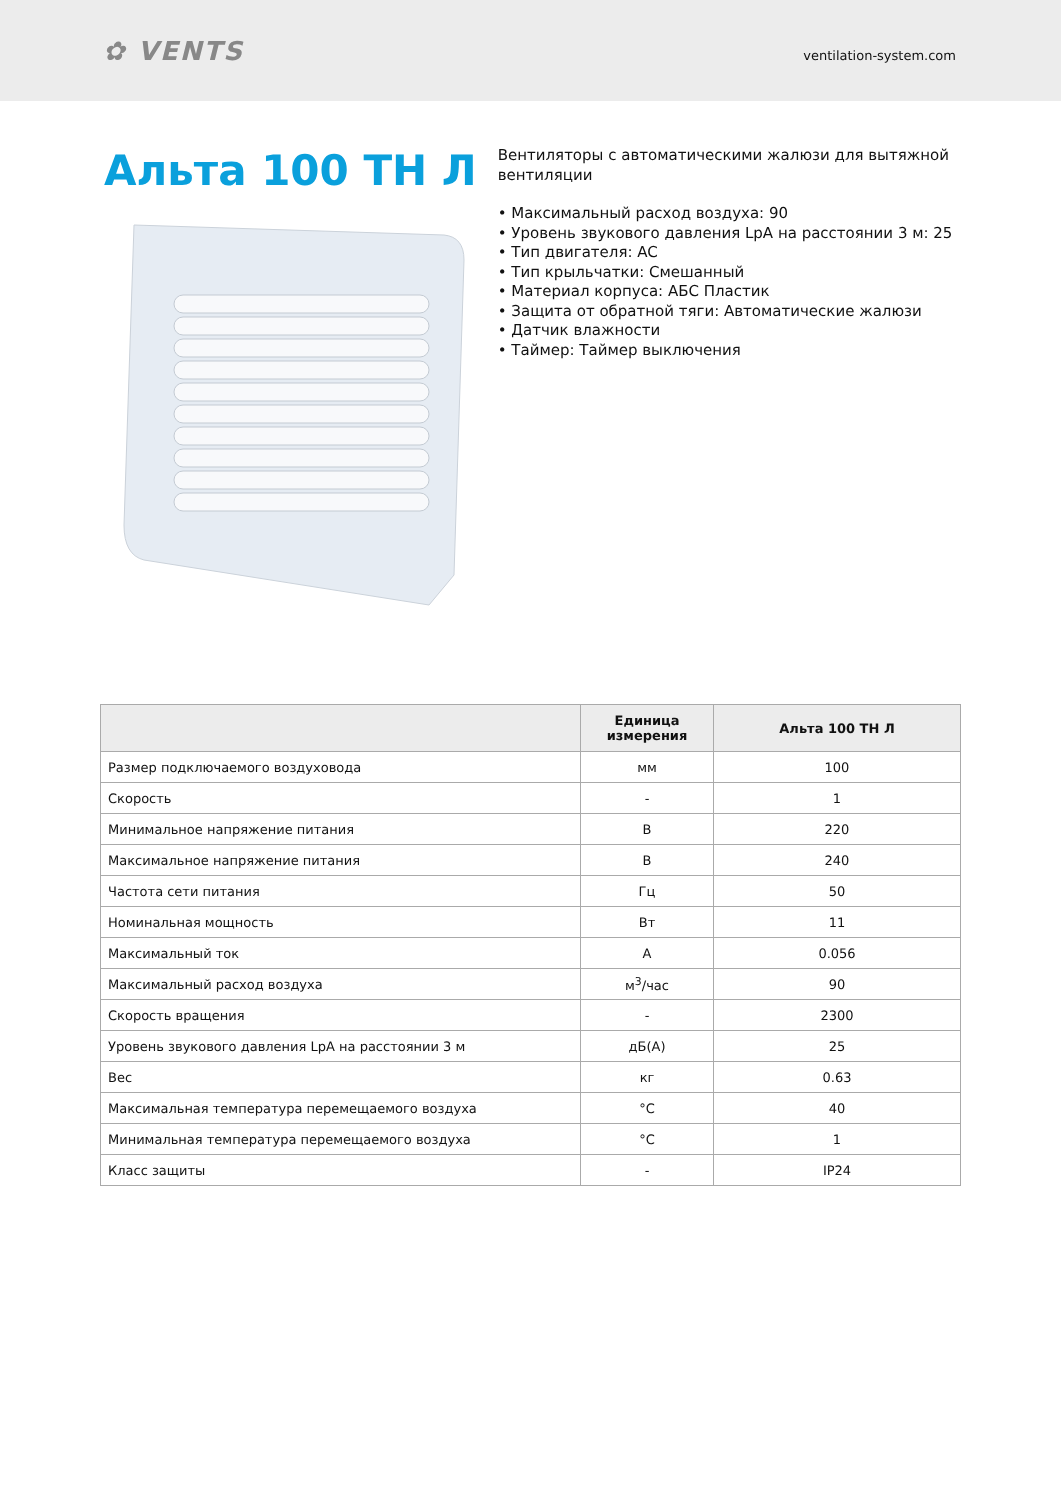✿ VENTS
ventilation-system.com
Альта 100 ТН Л
Вентиляторы с автоматическими жалюзи для вытяжной вентиляции
• Максимальный расход воздуха: 90
• Уровень звукового давления LpA на расстоянии 3 м: 25
• Тип двигателя: AC
• Тип крыльчатки: Смешанный
• Материал корпуса: АБС Пластик
• Защита от обратной тяги: Автоматические жалюзи
• Датчик влажности
• Таймер: Таймер выключения
| | Единица измерения | Альта 100 ТН Л |
| --- | --- | --- |
| Размер подключаемого воздуховода | мм | 100 |
| Скорость | - | 1 |
| Минимальное напряжение питания | В | 220 |
| Максимальное напряжение питания | В | 240 |
| Частота сети питания | Гц | 50 |
| Номинальная мощность | Вт | 11 |
| Максимальный ток | А | 0.056 |
| Максимальный расход воздуха | м<sup>3</sup>/час | 90 |
| Скорость вращения | - | 2300 |
| Уровень звукового давления LpA на расстоянии 3 м | дБ(А) | 25 |
| Вес | кг | 0.63 |
| Максимальная температура перемещаемого воздуха | °C | 40 |
| Минимальная температура перемещаемого воздуха | °C | 1 |
| Класс защиты | - | IP24 |